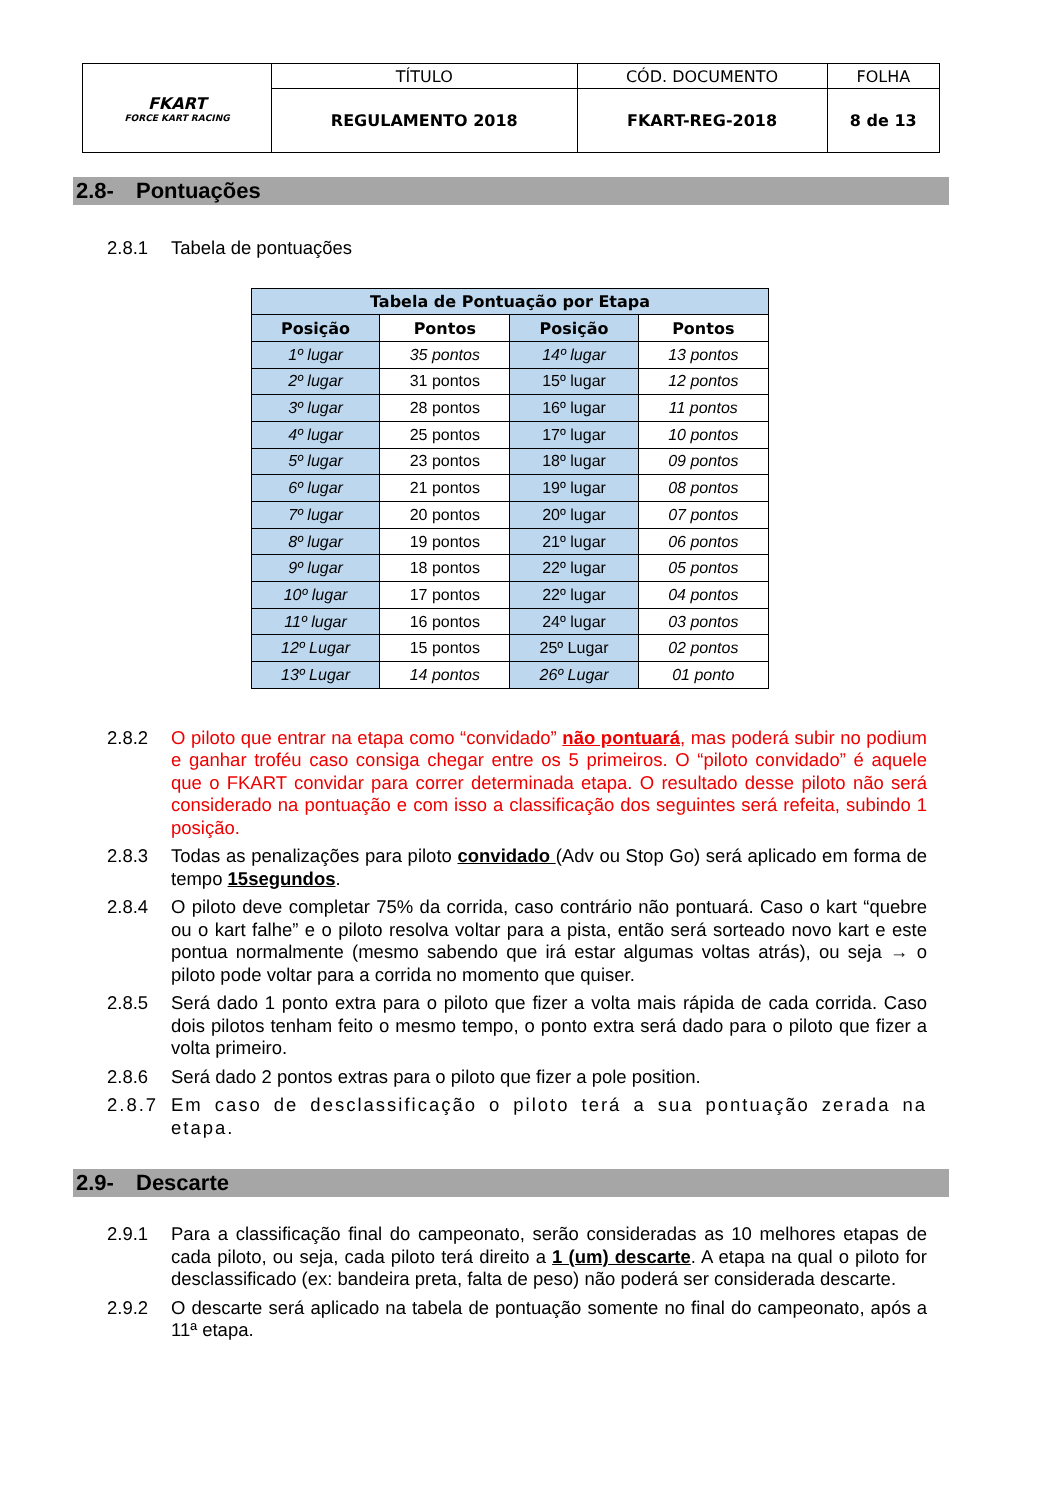| FKART FORCE KART RACING | TÍTULO | CÓD. DOCUMENTO | FOLHA |
| | REGULAMENTO 2018 | FKART-REG-2018 | 8 de 13 |
2.8- Pontuações
2.8.1 Tabela de pontuações
| Tabela de Pontuação por Etapa | | | |
| --- | --- | --- | --- |
| Posição | Pontos | Posição | Pontos |
| 1º lugar | 35 pontos | 14º lugar | 13 pontos |
| 2º lugar | 31 pontos | 15º lugar | 12 pontos |
| 3º lugar | 28 pontos | 16º lugar | 11 pontos |
| 4º lugar | 25 pontos | 17º lugar | 10 pontos |
| 5º lugar | 23 pontos | 18º lugar | 09 pontos |
| 6º lugar | 21 pontos | 19º lugar | 08 pontos |
| 7º lugar | 20 pontos | 20º lugar | 07 pontos |
| 8º lugar | 19 pontos | 21º lugar | 06 pontos |
| 9º lugar | 18 pontos | 22º lugar | 05 pontos |
| 10º lugar | 17 pontos | 22º lugar | 04 pontos |
| 11º lugar | 16 pontos | 24º lugar | 03 pontos |
| 12º Lugar | 15 pontos | 25º Lugar | 02 pontos |
| 13º Lugar | 14 pontos | 26º Lugar | 01 ponto |
2.8.2 O piloto que entrar na etapa como “convidado” não pontuará, mas poderá subir no podium e ganhar troféu caso consiga chegar entre os 5 primeiros. O “piloto convidado” é aquele que o FKART convidar para correr determinada etapa. O resultado desse piloto não será considerado na pontuação e com isso a classificação dos seguintes será refeita, subindo 1 posição.
2.8.3 Todas as penalizações para piloto convidado (Adv ou Stop Go) será aplicado em forma de tempo 15segundos.
2.8.4 O piloto deve completar 75% da corrida, caso contrário não pontuará. Caso o kart “quebre ou o kart falhe” e o piloto resolva voltar para a pista, então será sorteado novo kart e este pontua normalmente (mesmo sabendo que irá estar algumas voltas atrás), ou seja → o piloto pode voltar para a corrida no momento que quiser.
2.8.5 Será dado 1 ponto extra para o piloto que fizer a volta mais rápida de cada corrida. Caso dois pilotos tenham feito o mesmo tempo, o ponto extra será dado para o piloto que fizer a volta primeiro.
2.8.6 Será dado 2 pontos extras para o piloto que fizer a pole position.
2.8.7 Em caso de desclassificação o piloto terá a sua pontuação zerada na etapa.
2.9- Descarte
2.9.1 Para a classificação final do campeonato, serão consideradas as 10 melhores etapas de cada piloto, ou seja, cada piloto terá direito a 1 (um) descarte. A etapa na qual o piloto for desclassificado (ex: bandeira preta, falta de peso) não poderá ser considerada descarte.
2.9.2 O descarte será aplicado na tabela de pontuação somente no final do campeonato, após a 11ª etapa.